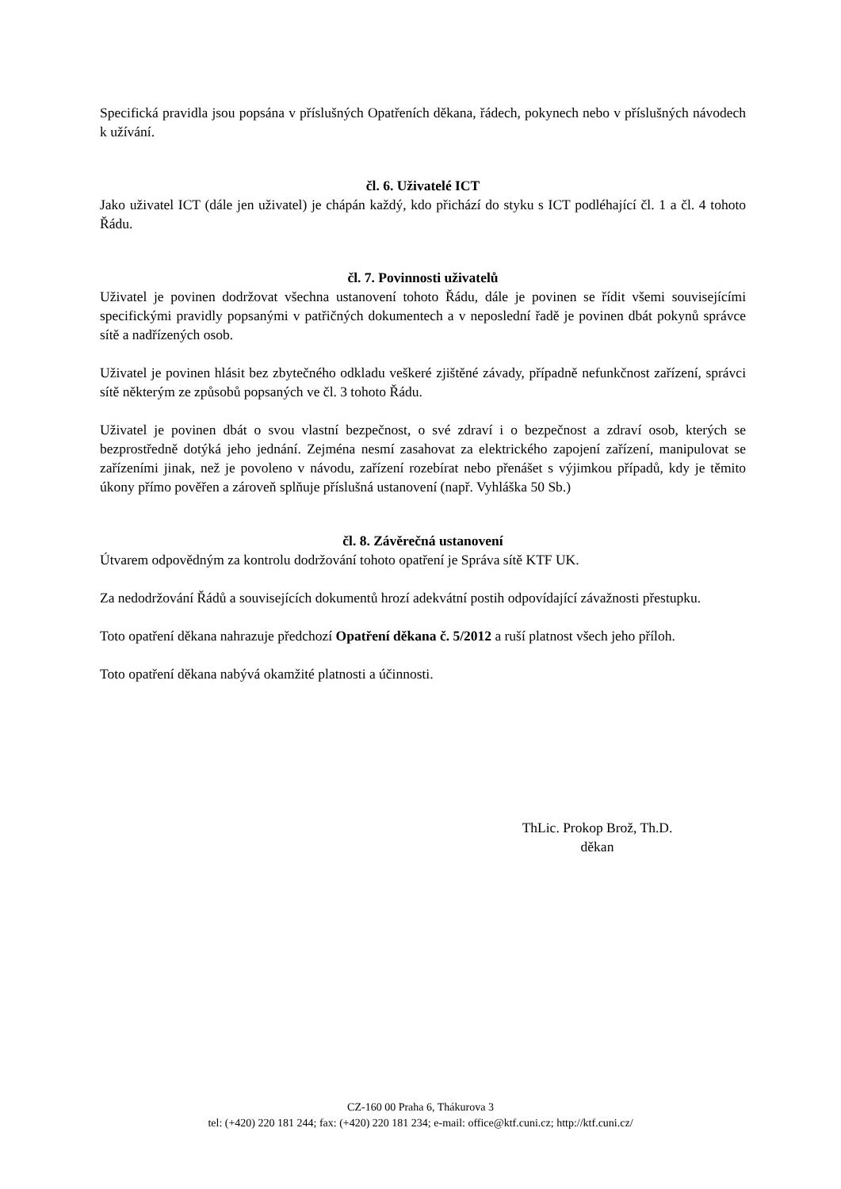Specifická pravidla jsou popsána v příslušných Opatřeních děkana, řádech, pokynech nebo v příslušných návodech k užívání.
čl. 6. Uživatelé ICT
Jako uživatel ICT (dále jen uživatel) je chápán každý, kdo přichází do styku s ICT podléhající čl. 1 a čl. 4 tohoto Řádu.
čl. 7. Povinnosti uživatelů
Uživatel je povinen dodržovat všechna ustanovení tohoto Řádu, dále je povinen se řídit všemi souvisejícími specifickými pravidly popsanými v patřičných dokumentech a v neposlední řadě je povinen dbát pokynů správce sítě a nadřízených osob.
Uživatel je povinen hlásit bez zbytečného odkladu veškeré zjištěné závady, případně nefunkčnost zařízení, správci sítě některým ze způsobů popsaných ve čl. 3 tohoto Řádu.
Uživatel je povinen dbát o svou vlastní bezpečnost, o své zdraví i o bezpečnost a zdraví osob, kterých se bezprostředně dotýká jeho jednání. Zejména nesmí zasahovat za elektrického zapojení zařízení, manipulovat se zařízeními jinak, než je povoleno v návodu, zařízení rozebírat nebo přenášet s výjimkou případů, kdy je těmito úkony přímo pověřen a zároveň splňuje příslušná ustanovení (např. Vyhláška 50 Sb.)
čl. 8. Závěrečná ustanovení
Útvarem odpovědným za kontrolu dodržování tohoto opatření je Správa sítě KTF UK.
Za nedodržování Řádů a souvisejících dokumentů hrozí adekvátní postih odpovídající závažnosti přestupku.
Toto opatření děkana nahrazuje předchozí Opatření děkana č. 5/2012 a ruší platnost všech jeho příloh.
Toto opatření děkana nabývá okamžité platnosti a účinnosti.
ThLic. Prokop Brož, Th.D.
děkan
CZ-160 00 Praha 6, Thákurova 3
tel: (+420) 220 181 244; fax: (+420) 220 181 234; e-mail: office@ktf.cuni.cz; http://ktf.cuni.cz/